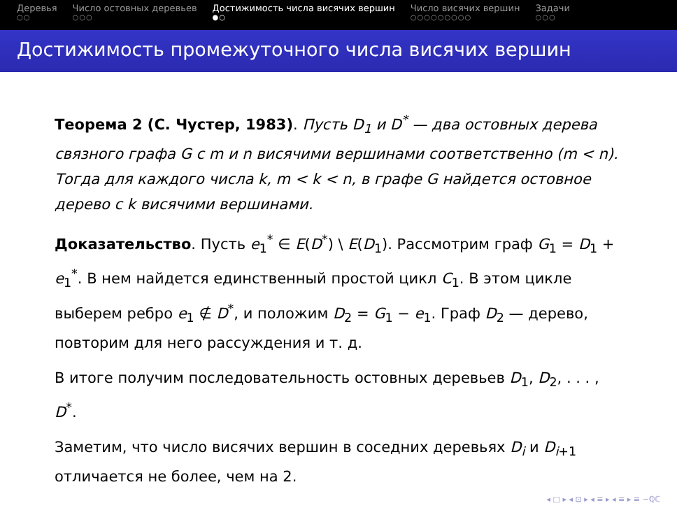Деревья
○○
Число остовных деревьев
○○○
Достижимость числа висячих вершин
●○
Число висячих вершин
○○○○○○○○○
Задачи
○○○
Достижимость промежуточного числа висячих вершин
Теорема 2 (С. Чустер, 1983). Пусть D<sub>1</sub> и D<sup>*</sup> — два остовных дерева связного графа G с m и n висячими вершинами соответственно (m < n). Тогда для каждого числа k, m < k < n, в графе G найдется остовное дерево с k висячими вершинами.
Доказательство. Пусть e<sub>1</sub><sup>*</sup> ∈ E(D<sup>*</sup>) \ E(D<sub>1</sub>). Рассмотрим граф G<sub>1</sub> = D<sub>1</sub> + e<sub>1</sub><sup>*</sup>. В нем найдется единственный простой цикл C<sub>1</sub>. В этом цикле выберем ребро e<sub>1</sub> ∉ D<sup>*</sup>, и положим D<sub>2</sub> = G<sub>1</sub> − e<sub>1</sub>. Граф D<sub>2</sub> — дерево, повторим для него рассуждения и т. д.
В итоге получим последовательность остовных деревьев D<sub>1</sub>, D<sub>2</sub>, . . . , D<sup>*</sup>.
Заметим, что число висячих вершин в соседних деревьях D<sub>i</sub> и D<sub>i+1</sub> отличается не более, чем на 2.
◂ □ ▸ ◂ ⊡ ▸ ◂ ≡ ▸ ◂ ≡ ▸ ≡ ∽ℚℂ